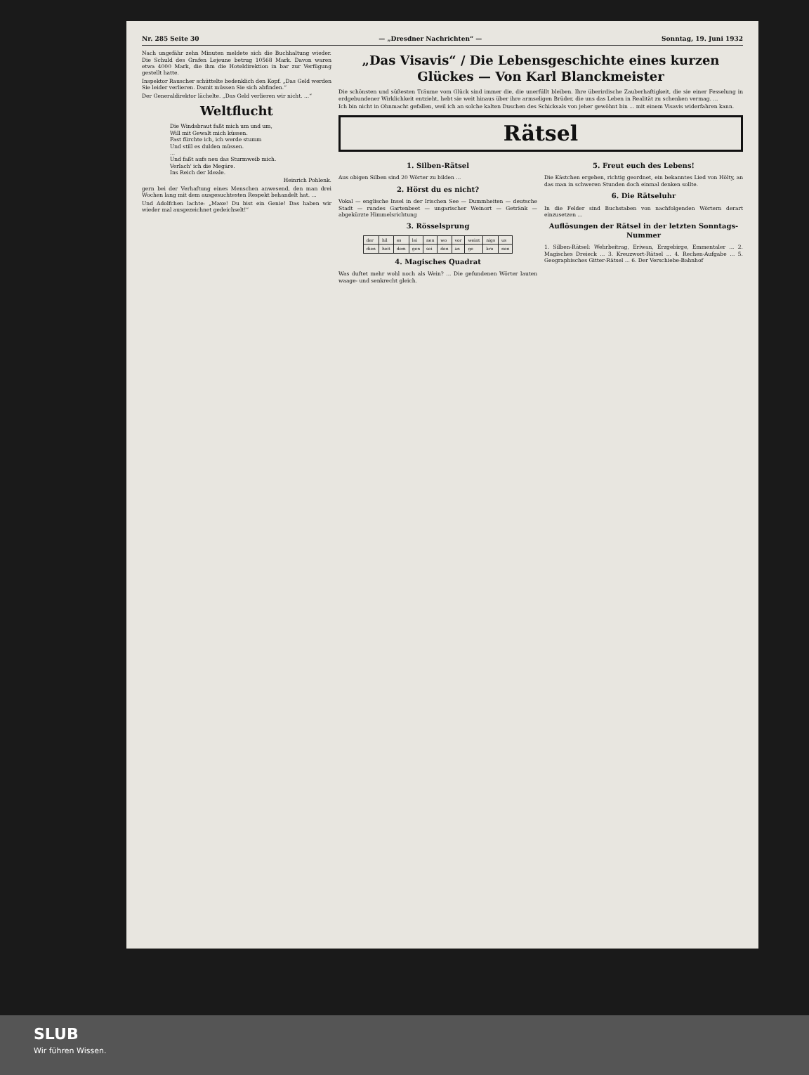Nr. 285 Seite 30 — „Dresdner Nachrichten“ — Sonntag, 19. Juni 1932
Nach ungefähr zehn Minuten meldete sich die Buchhaltung wieder. Die Schuld des Grafen Lejeune betrug 10568 Mark. Davon waren etwa 4000 Mark, die ihm die Hoteldirektion in bar zur Verfügung gestellt hatte.
Inspektor Rauscher schüttelte bedenklich den Kopf. „Das Geld werden Sie leider verlieren. Damit müssen Sie sich abfinden.“
Der Generaldirektor lächelte. „Das Geld verlieren wir nicht. ...“
Weltflucht
Die Windsbraut faßt mich um und um, Will mit Gewalt mich küssen. Fast fürchte ich, ich werde stumm Und still es dulden müssen. ... Und faßt aufs neu das Sturmweib mich. Verlach' ich die Megäre. Ins Reich der Ideale.
Heinrich Pohlenk.
gern bei der Verhaftung eines Menschen anwesend, den man drei Wochen lang mit dem ausgesuchtesten Respekt behandelt hat. ...
Und Adolfchen lachte: „Maxe! Du bist ein Genie! Das haben wir wieder mal ausgezeichnet gedeichselt!“
„Das Visavis“ / Die Lebensgeschichte eines kurzen Glückes — Von Karl Blanckmeister
Die schönsten und süßesten Träume vom Glück sind immer die, die unerfüllt bleiben. Ihre überirdische Zauberhaftigkeit, die sie einer Fesselung in erdgebundener Wirklichkeit entzieht, hebt sie weit hinaus über ihre armseligen Brüder, die uns das Leben in Realität zu schenken vermag. ...
Ich bin nicht in Ohnmacht gefallen, weil ich an solche kalten Duschen des Schicksals von jeher gewöhnt bin ... mit einem Visavis widerfahren kann.
Rätsel
1. Silben-Rätsel
Aus obigen Silben sind 20 Wörter zu bilden ...
2. Hörst du es nicht?
Vokal — englische Insel in der Irischen See — Dummheiten — deutsche Stadt — rundes Gartenbeet — ungarischer Weinort — Getränk — abgekürzte Himmelsrichtung
3. Rösselsprung
| der | hil | es | lei | nen | wo | vor | weint | nigs | us |
| dien | heit | dem | gen | sei | den | an | ge | kro | nen |
4. Magisches Quadrat
Was duftet mehr wohl noch als Wein? ... Die gefundenen Wörter lauten waage- und senkrecht gleich.
5. Freut euch des Lebens!
Die Kästchen ergeben, richtig geordnet, ein bekanntes Lied von Hölty, an das man in schweren Stunden doch einmal denken sollte.
6. Die Rätseluhr
In die Felder sind Buchstaben von nachfolgenden Wörtern derart einzusetzen ...
Auflösungen der Rätsel in der letzten Sonntags-Nummer
1. Silben-Rätsel: Wehrbeitrag, Eriwan, Erzgebirge, Emmentaler ... 2. Magisches Dreieck ... 3. Kreuzwort-Rätsel ... 4. Rechen-Aufgabe ... 5. Geographisches Gitter-Rätsel ... 6. Der Verschiebe-Bahnhof
SLUB
Wir führen Wissen.